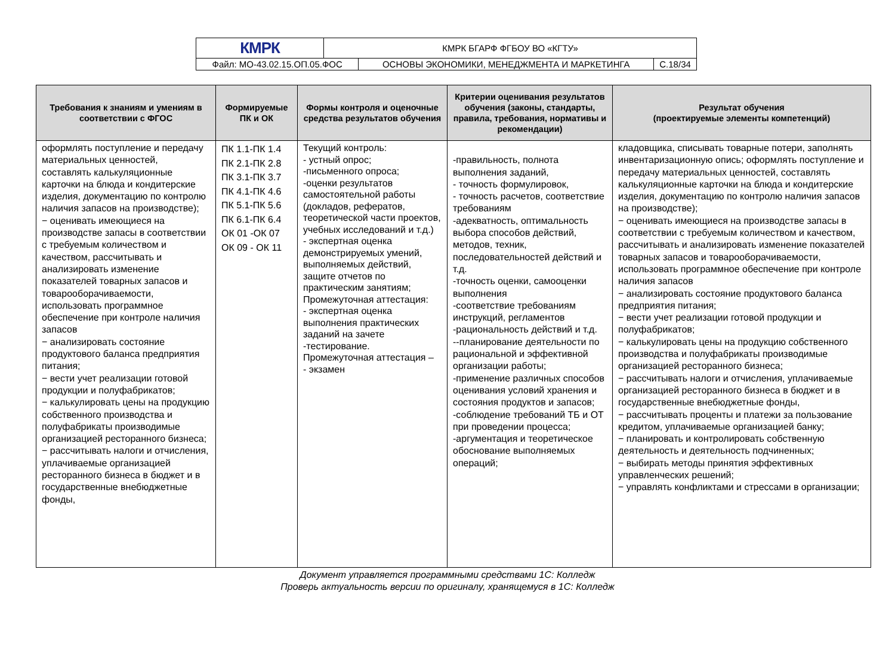| КМРК | КМРК БГАРФ ФГБОУ ВО «КГТУ» | | |
| Файл: МО-43.02.15.ОП.05.ФОС | | ОСНОВЫ ЭКОНОМИКИ, МЕНЕДЖМЕНТА И МАРКЕТИНГА | С.18/34 |
| Требования к знаниям и умениям в соответствии с ФГОС | Формируемые ПК и ОК | Формы контроля и оценочные средства результатов обучения | Критерии оценивания результатов обучения (законы, стандарты, правила, требования, нормативы и рекомендации) | Результат обучения (проектируемые элементы компетенций) |
| --- | --- | --- | --- | --- |
| оформлять поступление и передачу материальных ценностей, составлять калькуляционные карточки на блюда и кондитерские изделия, документацию по контролю наличия запасов на производстве); − оценивать имеющиеся на производстве запасы в соответствии с требуемым количеством и качеством, рассчитывать и анализировать изменение показателей товарных запасов и товарооборачиваемости, использовать программное обеспечение при контроле наличия запасов − анализировать состояние продуктового баланса предприятия питания; − вести учет реализации готовой продукции и полуфабрикатов; − калькулировать цены на продукцию собственного производства и полуфабрикаты производимые организацией ресторанного бизнеса; − рассчитывать налоги и отчисления, уплачиваемые организацией ресторанного бизнеса в бюджет и в государственные внебюджетные фонды, | ПК 1.1-ПК 1.4 ПК 2.1-ПК 2.8 ПК 3.1-ПК 3.7 ПК 4.1-ПК 4.6 ПК 5.1-ПК 5.6 ПК 6.1-ПК 6.4 ОК 01 -ОК 07 ОК 09 - ОК 11 | Текущий контроль: - устный опрос; -письменного опроса; -оценки результатов самостоятельной работы (докладов, рефератов, теоретической части проектов, учебных исследований и т.д.) - экспертная оценка демонстрируемых умений, выполняемых действий, защите отчетов по практическим занятиям; Промежуточная аттестация: - экспертная оценка выполнения практических заданий на зачете -тестирование. Промежуточная аттестация – - экзамен | -правильность, полнота выполнения заданий, - точность формулировок, - точность расчетов, соответствие требованиям -адекватность, оптимальность выбора способов действий, методов, техник, последовательностей действий и т.д. -точность оценки, самооценки выполнения -соответствие требованиям инструкций, регламентов -рациональность действий и т.д. --планирование деятельности по рациональной и эффективной организации работы; -применение различных способов оценивания условий хранения и состояния продуктов и запасов; -соблюдение требований ТБ и ОТ при проведении процесса; -аргументация и теоретическое обоснование выполняемых операций; | кладовщика, списывать товарные потери, заполнять инвентаризационную опись; оформлять поступление и передачу материальных ценностей, составлять калькуляционные карточки на блюда и кондитерские изделия, документацию по контролю наличия запасов на производстве); − оценивать имеющиеся на производстве запасы в соответствии с требуемым количеством и качеством, рассчитывать и анализировать изменение показателей товарных запасов и товарооборачиваемости, использовать программное обеспечение при контроле наличия запасов − анализировать состояние продуктового баланса предприятия питания; − вести учет реализации готовой продукции и полуфабрикатов; − калькулировать цены на продукцию собственного производства и полуфабрикаты производимые организацией ресторанного бизнеса; − рассчитывать налоги и отчисления, уплачиваемые организацией ресторанного бизнеса в бюджет и в государственные внебюджетные фонды, − рассчитывать проценты и платежи за пользование кредитом, уплачиваемые организацией банку; − планировать и контролировать собственную деятельность и деятельность подчиненных; − выбирать методы принятия эффективных управленческих решений; − управлять конфликтами и стрессами в организации; |
Документ управляется программными средствами 1С: Колледж
Проверь актуальность версии по оригиналу, хранящемуся в 1С: Колледж